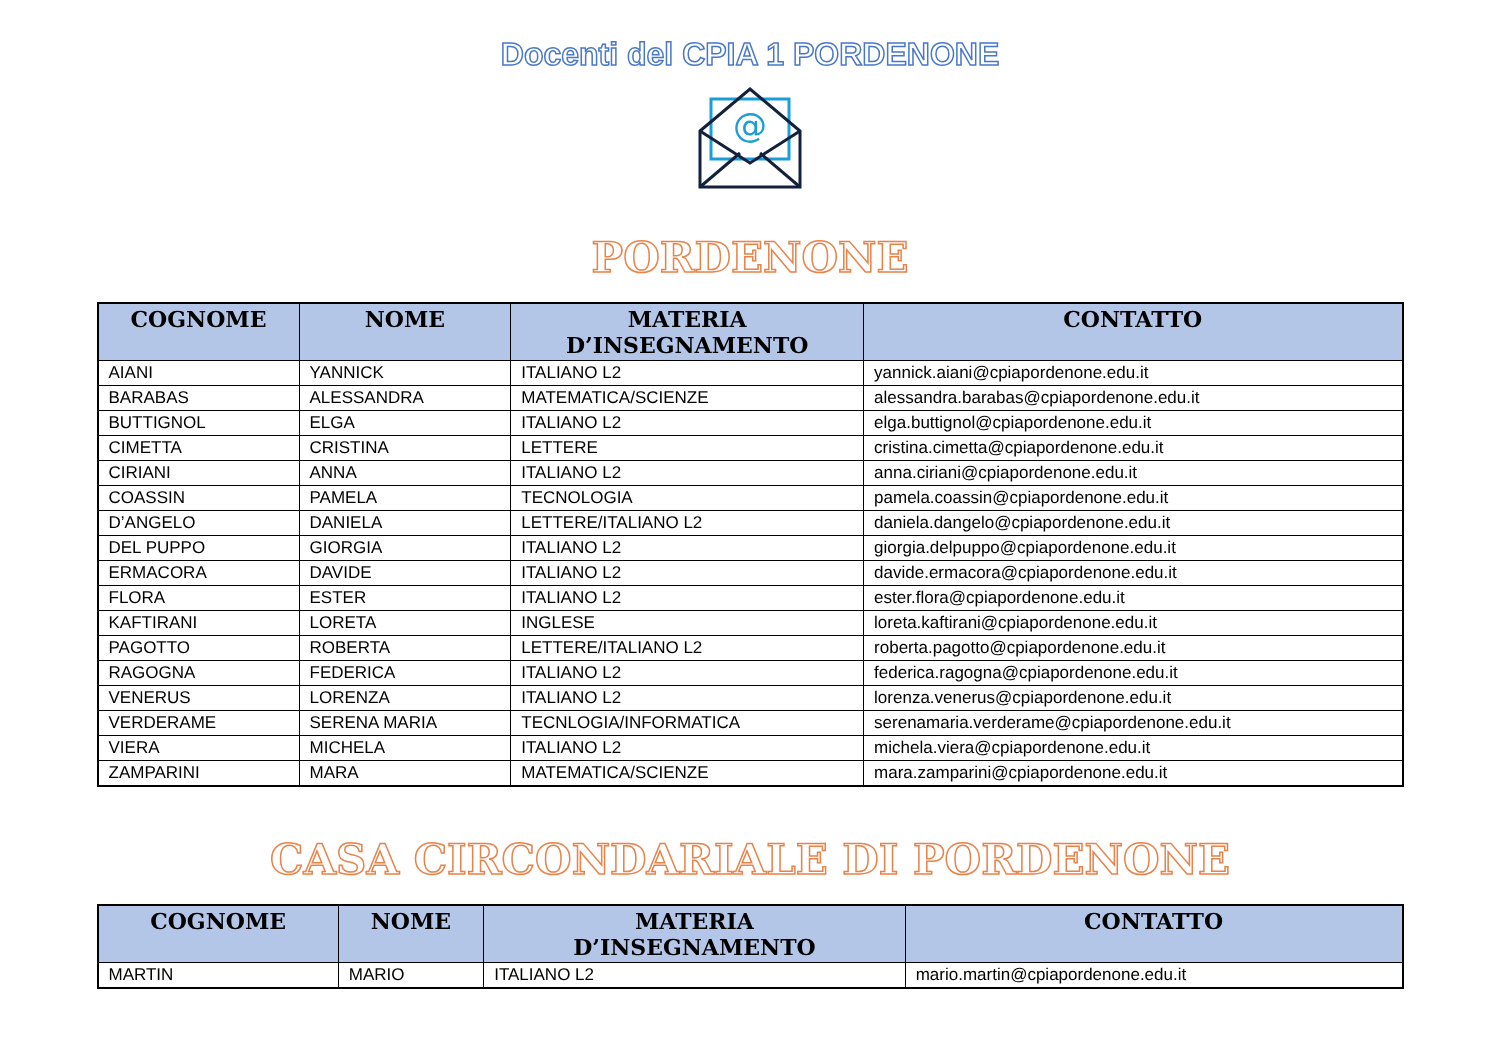Docenti del CPIA 1 PORDENONE
@
PORDENONE
| COGNOME | NOME | MATERIA D’INSEGNAMENTO | CONTATTO |
| --- | --- | --- | --- |
| AIANI | YANNICK | ITALIANO L2 | yannick.aiani@cpiapordenone.edu.it |
| BARABAS | ALESSANDRA | MATEMATICA/SCIENZE | alessandra.barabas@cpiapordenone.edu.it |
| BUTTIGNOL | ELGA | ITALIANO L2 | elga.buttignol@cpiapordenone.edu.it |
| CIMETTA | CRISTINA | LETTERE | cristina.cimetta@cpiapordenone.edu.it |
| CIRIANI | ANNA | ITALIANO L2 | anna.ciriani@cpiapordenone.edu.it |
| COASSIN | PAMELA | TECNOLOGIA | pamela.coassin@cpiapordenone.edu.it |
| D’ANGELO | DANIELA | LETTERE/ITALIANO L2 | daniela.dangelo@cpiapordenone.edu.it |
| DEL PUPPO | GIORGIA | ITALIANO L2 | giorgia.delpuppo@cpiapordenone.edu.it |
| ERMACORA | DAVIDE | ITALIANO L2 | davide.ermacora@cpiapordenone.edu.it |
| FLORA | ESTER | ITALIANO L2 | ester.flora@cpiapordenone.edu.it |
| KAFTIRANI | LORETA | INGLESE | loreta.kaftirani@cpiapordenone.edu.it |
| PAGOTTO | ROBERTA | LETTERE/ITALIANO L2 | roberta.pagotto@cpiapordenone.edu.it |
| RAGOGNA | FEDERICA | ITALIANO L2 | federica.ragogna@cpiapordenone.edu.it |
| VENERUS | LORENZA | ITALIANO L2 | lorenza.venerus@cpiapordenone.edu.it |
| VERDERAME | SERENA MARIA | TECNLOGIA/INFORMATICA | serenamaria.verderame@cpiapordenone.edu.it |
| VIERA | MICHELA | ITALIANO L2 | michela.viera@cpiapordenone.edu.it |
| ZAMPARINI | MARA | MATEMATICA/SCIENZE | mara.zamparini@cpiapordenone.edu.it |
CASA CIRCONDARIALE DI PORDENONE
| COGNOME | NOME | MATERIA D’INSEGNAMENTO | CONTATTO |
| --- | --- | --- | --- |
| MARTIN | MARIO | ITALIANO L2 | mario.martin@cpiapordenone.edu.it |